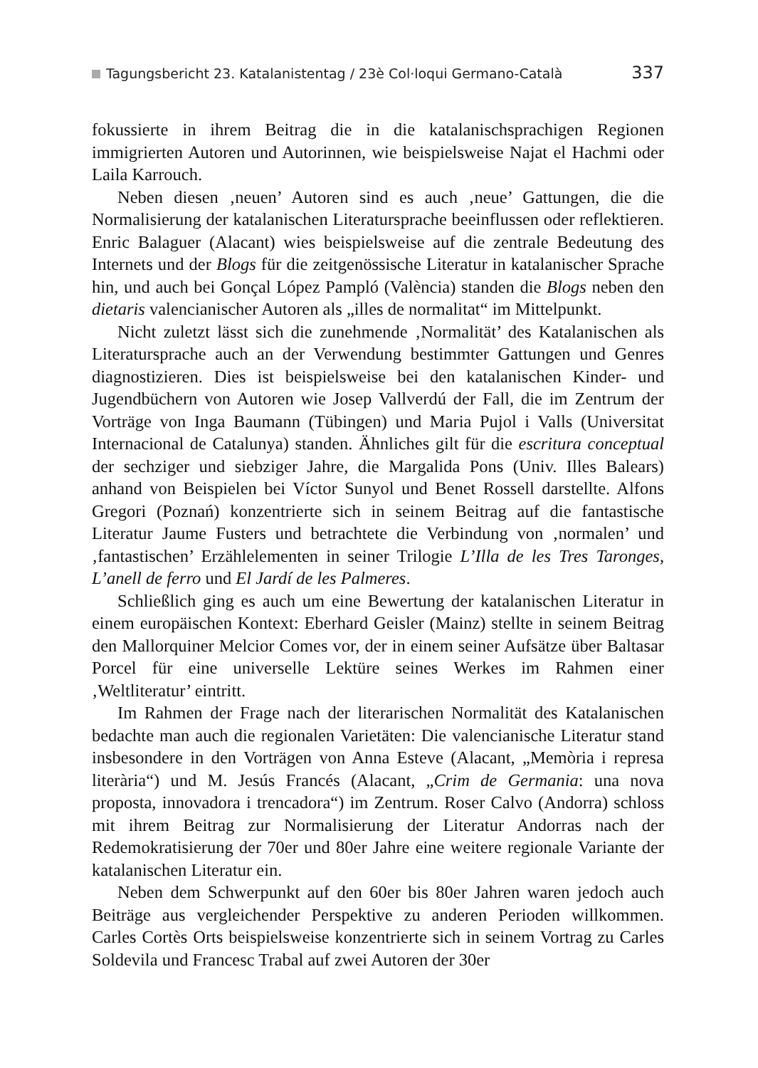Tagungsbericht 23. Katalanistentag / 23è Col·loqui Germano-Català 337
fokussierte in ihrem Beitrag die in die katalanischsprachigen Regionen immigrierten Autoren und Autorinnen, wie beispielsweise Najat el Hachmi oder Laila Karrouch.
Neben diesen ‚neuen’ Autoren sind es auch ‚neue’ Gattungen, die die Normalisierung der katalanischen Literatursprache beeinflussen oder reflektieren. Enric Balaguer (Alacant) wies beispielsweise auf die zentrale Bedeutung des Internets und der Blogs für die zeitgenössische Literatur in katalanischer Sprache hin, und auch bei Gonçal López Pampló (València) standen die Blogs neben den dietaris valencianischer Autoren als „illes de normalitat“ im Mittelpunkt.
Nicht zuletzt lässt sich die zunehmende ‚Normalität’ des Katalanischen als Literatursprache auch an der Verwendung bestimmter Gattungen und Genres diagnostizieren. Dies ist beispielsweise bei den katalanischen Kinder- und Jugendbüchern von Autoren wie Josep Vallverdú der Fall, die im Zentrum der Vorträge von Inga Baumann (Tübingen) und Maria Pujol i Valls (Universitat Internacional de Catalunya) standen. Ähnliches gilt für die escritura conceptual der sechziger und siebziger Jahre, die Margalida Pons (Univ. Illes Balears) anhand von Beispielen bei Víctor Sunyol und Benet Rossell darstellte. Alfons Gregori (Poznań) konzentrierte sich in seinem Beitrag auf die fantastische Literatur Jaume Fusters und betrachtete die Verbindung von ‚normalen’ und ‚fantastischen’ Erzählelementen in seiner Trilogie L’Illa de les Tres Taronges, L’anell de ferro und El Jardí de les Palmeres.
Schließlich ging es auch um eine Bewertung der katalanischen Literatur in einem europäischen Kontext: Eberhard Geisler (Mainz) stellte in seinem Beitrag den Mallorquiner Melcior Comes vor, der in einem seiner Aufsätze über Baltasar Porcel für eine universelle Lektüre seines Werkes im Rahmen einer ‚Weltliteratur’ eintritt.
Im Rahmen der Frage nach der literarischen Normalität des Katalanischen bedachte man auch die regionalen Varietäten: Die valencianische Literatur stand insbesondere in den Vorträgen von Anna Esteve (Alacant, „Memòria i represa literària“) und M. Jesús Francés (Alacant, „Crim de Germania: una nova proposta, innovadora i trencadora“) im Zentrum. Roser Calvo (Andorra) schloss mit ihrem Beitrag zur Normalisierung der Literatur Andorras nach der Redemokratisierung der 70er und 80er Jahre eine weitere regionale Variante der katalanischen Literatur ein.
Neben dem Schwerpunkt auf den 60er bis 80er Jahren waren jedoch auch Beiträge aus vergleichender Perspektive zu anderen Perioden willkommen. Carles Cortès Orts beispielsweise konzentrierte sich in seinem Vortrag zu Carles Soldevila und Francesc Trabal auf zwei Autoren der 30er